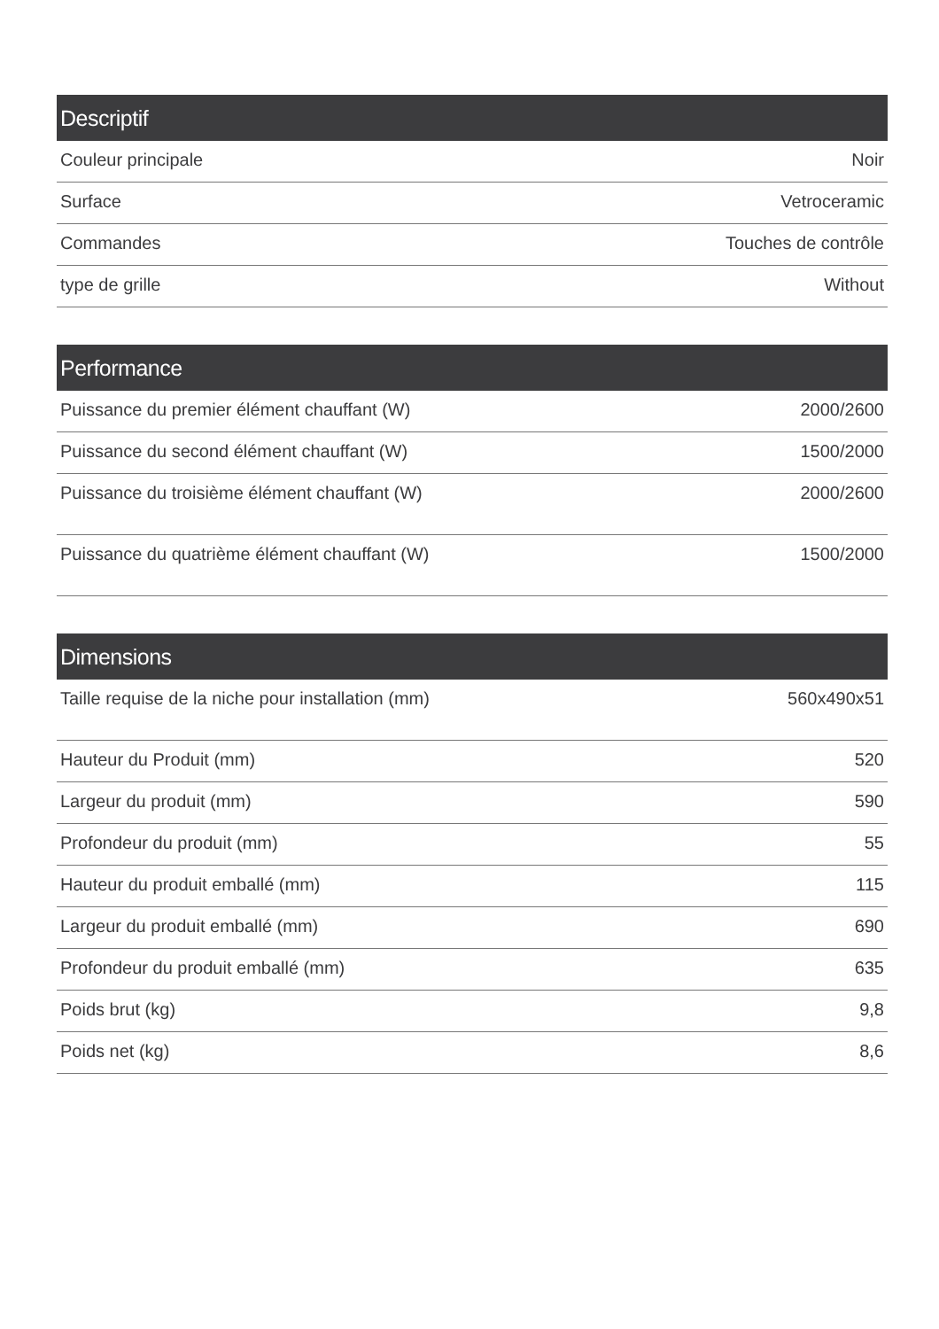| Descriptif | |
| --- | --- |
| Couleur principale | Noir |
| Surface | Vetroceramic |
| Commandes | Touches de contrôle |
| type de grille | Without |
| Performance | |
| --- | --- |
| Puissance du premier élément chauffant (W) | 2000/2600 |
| Puissance du second élément chauffant (W) | 1500/2000 |
| Puissance du troisième élément chauffant (W) | 2000/2600 |
| Puissance du quatrième élément chauffant (W) | 1500/2000 |
| Dimensions | |
| --- | --- |
| Taille requise de la niche pour installation (mm) | 560x490x51 |
| Hauteur du Produit (mm) | 520 |
| Largeur du produit (mm) | 590 |
| Profondeur du produit (mm) | 55 |
| Hauteur du produit emballé (mm) | 115 |
| Largeur du produit emballé (mm) | 690 |
| Profondeur du produit emballé (mm) | 635 |
| Poids brut (kg) | 9,8 |
| Poids net (kg) | 8,6 |